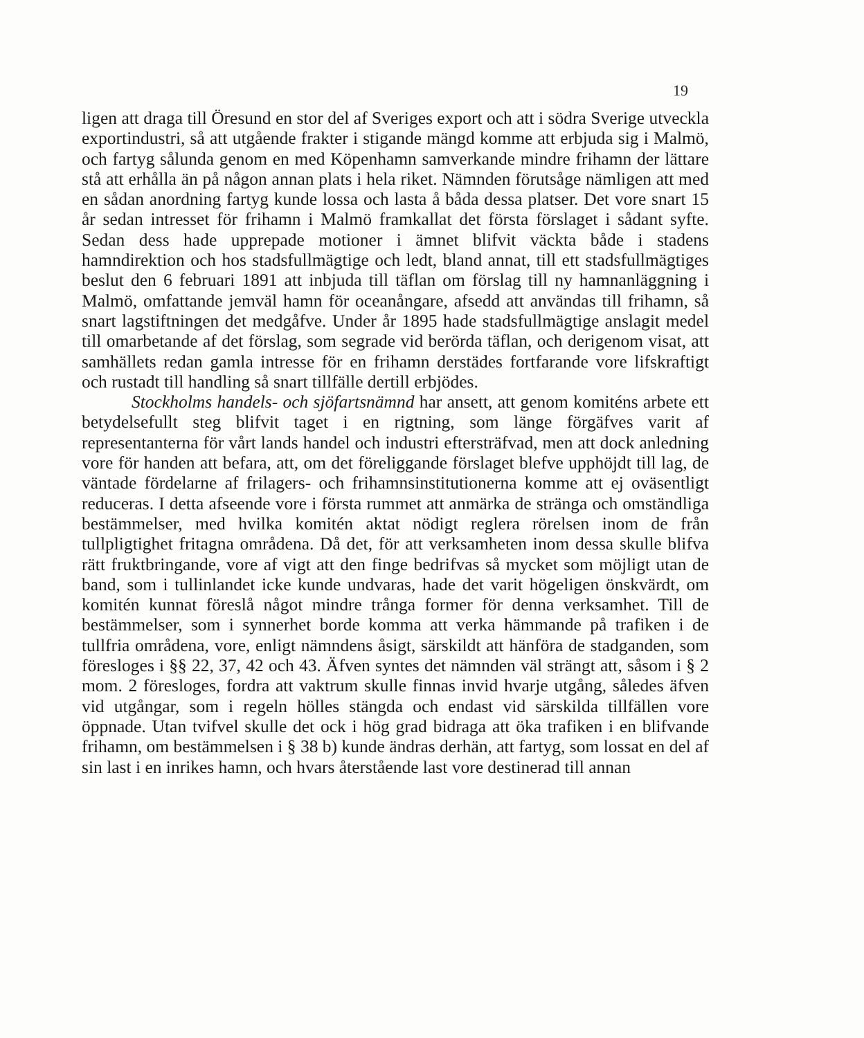19
ligen att draga till Öresund en stor del af Sveriges export och att i södra Sverige utveckla exportindustri, så att utgående frakter i stigande mängd komme att erbjuda sig i Malmö, och fartyg sålunda genom en med Köpenhamn samverkande mindre frihamn der lättare stå att erhålla än på någon annan plats i hela riket. Nämnden förutsåge nämligen att med en sådan anordning fartyg kunde lossa och lasta å båda dessa platser. Det vore snart 15 år sedan intresset för frihamn i Malmö framkallat det första förslaget i sådant syfte. Sedan dess hade upprepade motioner i ämnet blifvit väckta både i stadens hamndirektion och hos stadsfullmägtige och ledt, bland annat, till ett stadsfullmägtiges beslut den 6 februari 1891 att inbjuda till täflan om förslag till ny hamnanläggning i Malmö, omfattande jemväl hamn för oceanångare, afsedd att användas till frihamn, så snart lagstiftningen det medgåfve. Under år 1895 hade stadsfullmägtige anslagit medel till omarbetande af det förslag, som segrade vid berörda täflan, och derigenom visat, att samhällets redan gamla intresse för en frihamn derstädes fortfarande vore lifskraftigt och rustadt till handling så snart tillfälle dertill erbjödes.
Stockholms handels- och sjöfartsnämnd har ansett, att genom komiténs arbete ett betydelsefullt steg blifvit taget i en rigtning, som länge förgäfves varit af representanterna för vårt lands handel och industri eftersträfvad, men att dock anledning vore för handen att befara, att, om det föreliggande förslaget blefve upphöjdt till lag, de väntade fördelarne af frilagers- och frihamnsinstitutionerna komme att ej oväsentligt reduceras. I detta afseende vore i första rummet att anmärka de stränga och omständliga bestämmelser, med hvilka komitén aktat nödigt reglera rörelsen inom de från tullpligtighet fritagna områdena. Då det, för att verksamheten inom dessa skulle blifva rätt fruktbringande, vore af vigt att den finge bedrifvas så mycket som möjligt utan de band, som i tullinlandet icke kunde undvaras, hade det varit högeligen önskvärdt, om komitén kunnat föreslå något mindre trånga former för denna verksamhet. Till de bestämmelser, som i synnerhet borde komma att verka hämmande på trafiken i de tullfria områdena, vore, enligt nämndens åsigt, särskildt att hänföra de stadganden, som föresloges i §§ 22, 37, 42 och 43. Äfven syntes det nämnden väl strängt att, såsom i § 2 mom. 2 föresloges, fordra att vaktrum skulle finnas invid hvarje utgång, således äfven vid utgångar, som i regeln hölles stängda och endast vid särskilda tillfällen vore öppnade. Utan tvifvel skulle det ock i hög grad bidraga att öka trafiken i en blifvande frihamn, om bestämmelsen i § 38 b) kunde ändras derhän, att fartyg, som lossat en del af sin last i en inrikes hamn, och hvars återstående last vore destinerad till annan